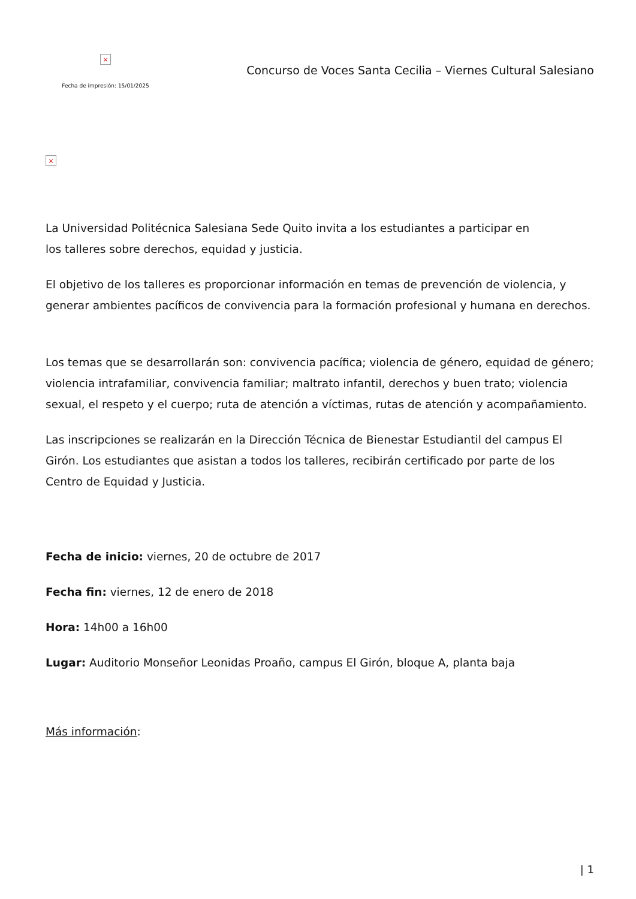×
Fecha de impresión: 15/01/2025
Concurso de Voces Santa Cecilia – Viernes Cultural Salesiano
×
La Universidad Politécnica Salesiana Sede Quito invita a los estudiantes a participar en
los talleres sobre derechos, equidad y justicia.
El objetivo de los talleres es proporcionar información en temas de prevención de violencia, y generar ambientes pacíficos de convivencia para la formación profesional y humana en derechos.
Los temas que se desarrollarán son: convivencia pacífica; violencia de género, equidad de género; violencia intrafamiliar, convivencia familiar; maltrato infantil, derechos y buen trato; violencia sexual, el respeto y el cuerpo; ruta de atención a víctimas, rutas de atención y acompañamiento.
Las inscripciones se realizarán en la Dirección Técnica de Bienestar Estudiantil del campus El Girón. Los estudiantes que asistan a todos los talleres, recibirán certificado por parte de los Centro de Equidad y Justicia.
Fecha de inicio: viernes, 20 de octubre de 2017
Fecha fin: viernes, 12 de enero de 2018
Hora: 14h00 a 16h00
Lugar: Auditorio Monseñor Leonidas Proaño, campus El Girón, bloque A, planta baja
Más información:
| 1